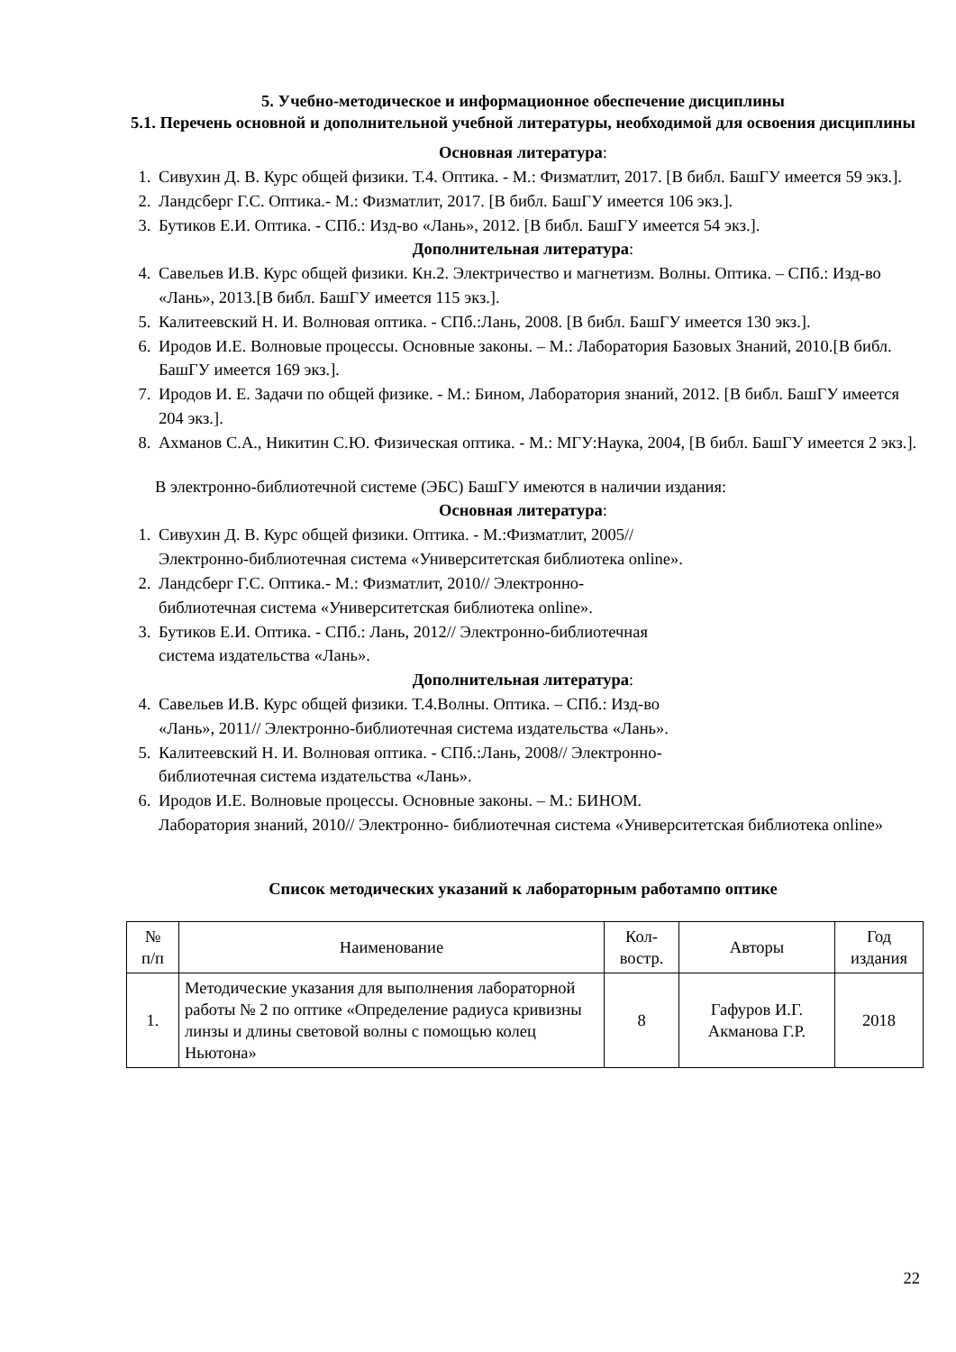5. Учебно-методическое и информационное обеспечение дисциплины
5.1. Перечень основной и дополнительной учебной литературы, необходимой для освоения дисциплины
Основная литература:
1. Сивухин Д. В. Курс общей физики. Т.4. Оптика. - М.: Физматлит, 2017. [В библ. БашГУ имеется 59 экз.].
2. Ландсберг Г.С. Оптика.- М.: Физматлит, 2017. [В библ. БашГУ имеется 106 экз.].
3. Бутиков Е.И. Оптика. - СПб.: Изд-во «Лань», 2012. [В библ. БашГУ имеется 54 экз.].
Дополнительная литература:
4. Савельев И.В. Курс общей физики. Кн.2. Электричество и магнетизм. Волны. Оптика. – СПб.: Изд-во «Лань», 2013.[В библ. БашГУ имеется 115 экз.].
5. Калитеевский Н. И. Волновая оптика. - СПб.:Лань, 2008. [В библ. БашГУ имеется 130 экз.].
6. Иродов И.Е. Волновые процессы. Основные законы. – М.: Лаборатория Базовых Знаний, 2010.[В библ. БашГУ имеется 169 экз.].
7. Иродов И. Е. Задачи по общей физике. - М.: Бином, Лаборатория знаний, 2012. [В библ. БашГУ имеется 204 экз.].
8. Ахманов С.А., Никитин С.Ю. Физическая оптика. - М.: МГУ:Наука, 2004, [В библ. БашГУ имеется 2 экз.].
В электронно-библиотечной системе (ЭБС) БашГУ имеются в наличии издания:
Основная литература:
1. Сивухин Д. В. Курс общей физики. Оптика. - М.:Физматлит, 2005//
Электронно-библиотечная система «Университетская библиотека online».
2. Ландсберг Г.С. Оптика.- М.: Физматлит, 2010// Электронно-
библиотечная система «Университетская библиотека online».
3. Бутиков Е.И. Оптика. - СПб.: Лань, 2012// Электронно-библиотечная
система издательства «Лань».
Дополнительная литература:
4. Савельев И.В. Курс общей физики. Т.4.Волны. Оптика. – СПб.: Изд-во
«Лань», 2011// Электронно-библиотечная система издательства «Лань».
5. Калитеевский Н. И. Волновая оптика. - СПб.:Лань, 2008// Электронно-
библиотечная система издательства «Лань».
6. Иродов И.Е. Волновые процессы. Основные законы. – М.: БИНОМ.
Лаборатория знаний, 2010// Электронно- библиотечная система «Университетская библиотека online»
Список методических указаний к лабораторным работампо оптике
| № п/п | Наименование | Кол- востр. | Авторы | Год издания |
| 1. | Методические указания для выполнения лабораторной работы № 2 по оптике «Определение радиуса кривизны линзы и длины световой волны с помощью колец Ньютона» | 8 | Гафуров И.Г. Акманова Г.Р. | 2018 |
22